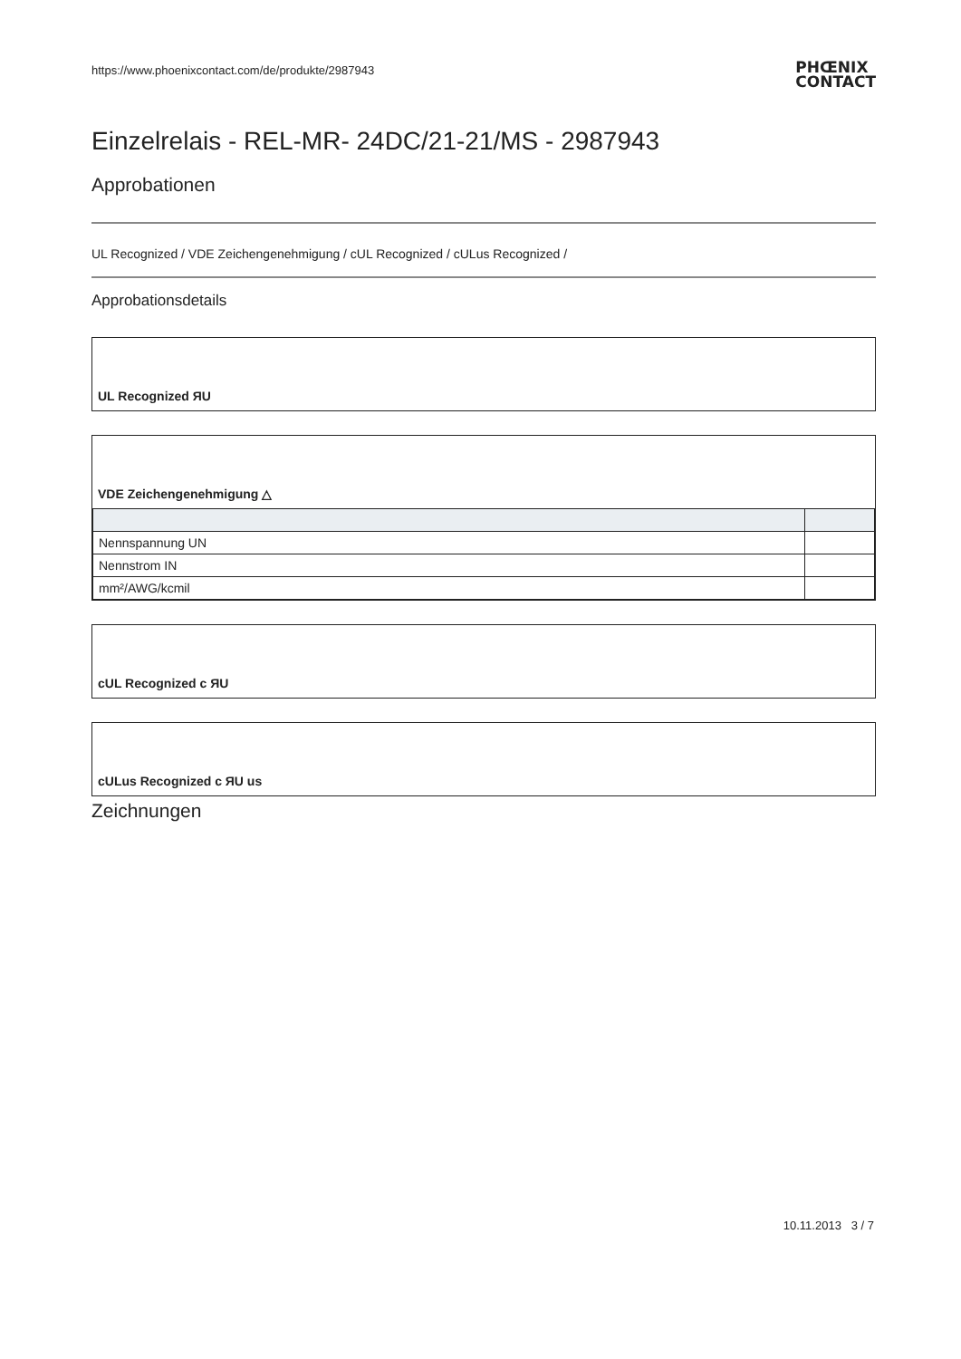https://www.phoenixcontact.com/de/produkte/2987943
PHŒNIX
CONTACT
Einzelrelais - REL-MR- 24DC/21-21/MS - 2987943
Approbationen
UL Recognized / VDE Zeichengenehmigung / cUL Recognized / cULus Recognized /
Approbationsdetails
UL Recognized ЯU
VDE Zeichengenehmigung △
| Nennspannung UN | |
| Nennstrom IN | |
| mm²/AWG/kcmil | |
cUL Recognized c ЯU
cULus Recognized c ЯU us
Zeichnungen
10.11.2013 3 / 7